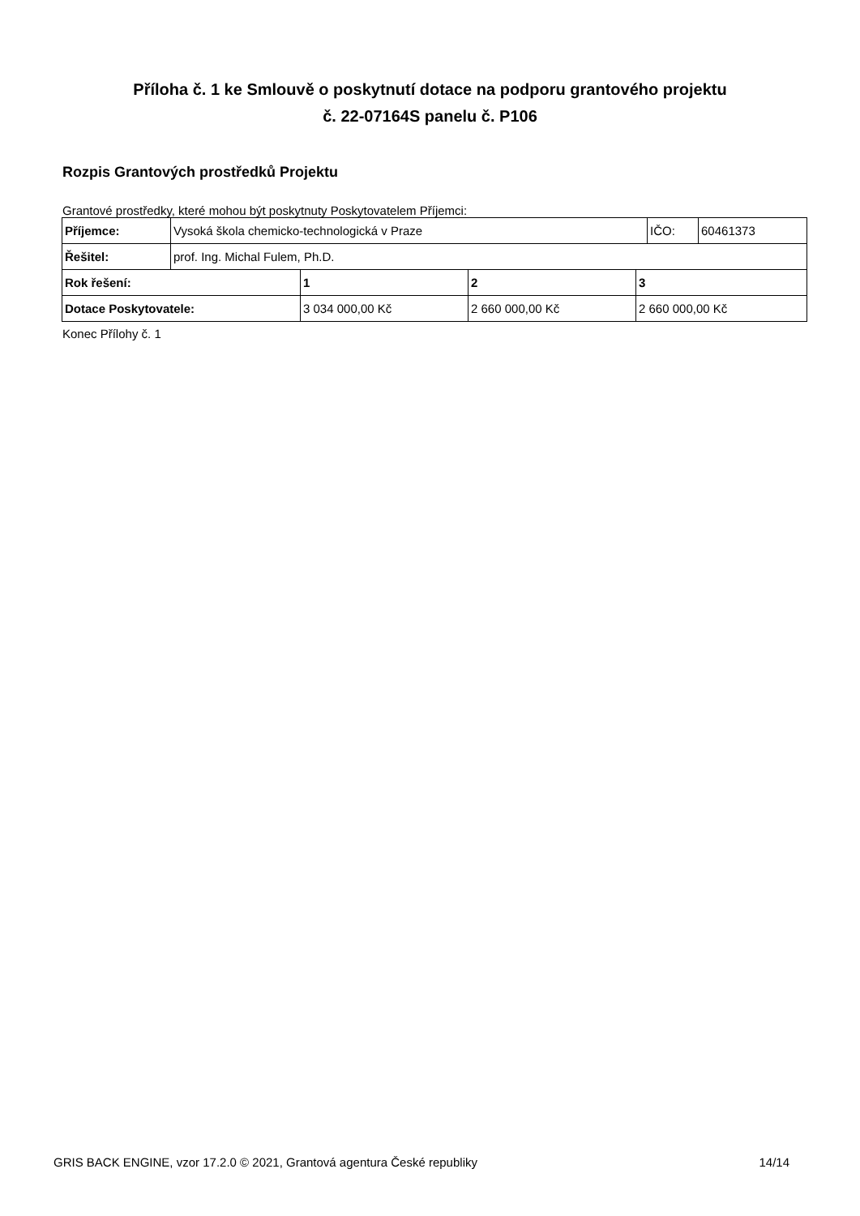Příloha č. 1 ke Smlouvě o poskytnutí dotace na podporu grantového projektu
č. 22-07164S panelu č. P106
Rozpis Grantových prostředků Projektu
Grantové prostředky, které mohou být poskytnuty Poskytovatelem Příjemci:
| Příjemce: | Vysoká škola chemicko-technologická v Praze | | | | IČO: | 60461373 |
| Řešitel: | prof. Ing. Michal Fulem, Ph.D. | | | | | |
| Rok řešení: | | 1 | 2 | 3 | | |
| Dotace Poskytovatele: | | 3 034 000,00 Kč | 2 660 000,00 Kč | 2 660 000,00 Kč | | |
Konec Přílohy č. 1
GRIS BACK ENGINE, vzor 17.2.0 © 2021, Grantová agentura České republiky 14/14